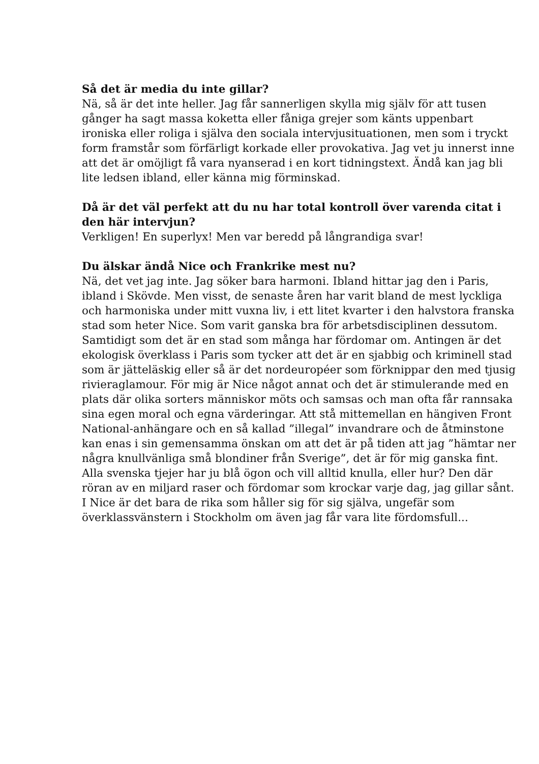Så det är media du inte gillar?
Nä, så är det inte heller. Jag får sannerligen skylla mig själv för att tusen gånger ha sagt massa koketta eller fåniga grejer som känts uppenbart ironiska eller roliga i själva den sociala intervjusituationen, men som i tryckt form framstår som förfärligt korkade eller provokativa. Jag vet ju innerst inne att det är omöjligt få vara nyanserad i en kort tidningstext. Ändå kan jag bli lite ledsen ibland, eller känna mig förminskad.
Då är det väl perfekt att du nu har total kontroll över varenda citat i den här intervjun?
Verkligen! En superlyx! Men var beredd på långrandiga svar!
Du älskar ändå Nice och Frankrike mest nu?
Nä, det vet jag inte. Jag söker bara harmoni. Ibland hittar jag den i Paris, ibland i Skövde. Men visst, de senaste åren har varit bland de mest lyckliga och harmoniska under mitt vuxna liv, i ett litet kvarter i den halvstora franska stad som heter Nice. Som varit ganska bra för arbetsdisciplinen dessutom. Samtidigt som det är en stad som många har fördomar om. Antingen är det ekologisk överklass i Paris som tycker att det är en sjabbig och kriminell stad som är jätteläskig eller så är det nordeuropéer som förknippar den med tjusig rivieraglamour. För mig är Nice något annat och det är stimulerande med en plats där olika sorters människor möts och samsas och man ofta får rannsaka sina egen moral och egna värderingar. Att stå mittemellan en hängiven Front National-anhängare och en så kallad ”illegal” invandrare och de åtminstone kan enas i sin gemensamma önskan om att det är på tiden att jag ”hämtar ner några knullvänliga små blondiner från Sverige”, det är för mig ganska fint. Alla svenska tjejer har ju blå ögon och vill alltid knulla, eller hur? Den där röran av en miljard raser och fördomar som krockar varje dag, jag gillar sånt. I Nice är det bara de rika som håller sig för sig själva, ungefär som överklassvänstern i Stockholm om även jag får vara lite fördomsfull...